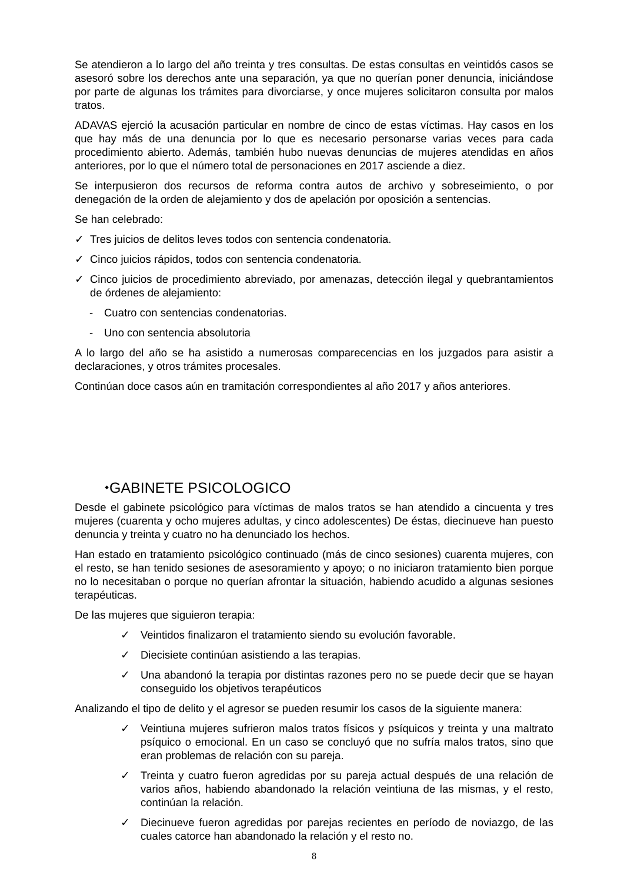Se atendieron a lo largo del año treinta y tres consultas. De estas consultas en veintidós casos se asesoró sobre los derechos ante una separación, ya que no querían poner denuncia, iniciándose por parte de algunas los trámites para divorciarse, y once mujeres solicitaron consulta por malos tratos.
ADAVAS ejerció la acusación particular en nombre de cinco de estas víctimas. Hay casos en los que hay más de una denuncia por lo que es necesario personarse varias veces para cada procedimiento abierto. Además, también hubo nuevas denuncias de mujeres atendidas en años anteriores, por lo que el número total de personaciones en 2017 asciende a diez.
Se interpusieron dos recursos de reforma contra autos de archivo y sobreseimiento, o por denegación de la orden de alejamiento y dos de apelación por oposición a sentencias.
Se han celebrado:
✓ Tres juicios de delitos leves todos con sentencia condenatoria.
✓ Cinco juicios rápidos, todos con sentencia condenatoria.
✓ Cinco juicios de procedimiento abreviado, por amenazas, detección ilegal y quebrantamientos de órdenes de alejamiento:
- Cuatro con sentencias condenatorias.
- Uno con sentencia absolutoria
A lo largo del año se ha asistido a numerosas comparecencias en los juzgados para asistir a declaraciones, y otros trámites procesales.
Continúan doce casos aún en tramitación correspondientes al año 2017 y años anteriores.
⬩GABINETE PSICOLOGICO
Desde el gabinete psicológico para víctimas de malos tratos se han atendido a cincuenta y tres mujeres (cuarenta y ocho mujeres adultas, y cinco adolescentes) De éstas, diecinueve han puesto denuncia y treinta y cuatro no ha denunciado los hechos.
Han estado en tratamiento psicológico continuado (más de cinco sesiones) cuarenta mujeres, con el resto, se han tenido sesiones de asesoramiento y apoyo; o no iniciaron tratamiento bien porque no lo necesitaban o porque no querían afrontar la situación, habiendo acudido a algunas sesiones terapéuticas.
De las mujeres que siguieron terapia:
✓ Veintidos finalizaron el tratamiento siendo su evolución favorable.
✓ Diecisiete continúan asistiendo a las terapias.
✓ Una abandonó la terapia por distintas razones pero no se puede decir que se hayan conseguido los objetivos terapéuticos
Analizando el tipo de delito y el agresor se pueden resumir los casos de la siguiente manera:
✓ Veintiuna mujeres sufrieron malos tratos físicos y psíquicos y treinta y una maltrato psíquico o emocional. En un caso se concluyó que no sufría malos tratos, sino que eran problemas de relación con su pareja.
✓ Treinta y cuatro fueron agredidas por su pareja actual después de una relación de varios años, habiendo abandonado la relación veintiuna de las mismas, y el resto, continúan la relación.
✓ Diecinueve fueron agredidas por parejas recientes en período de noviazgo, de las cuales catorce han abandonado la relación y el resto no.
8